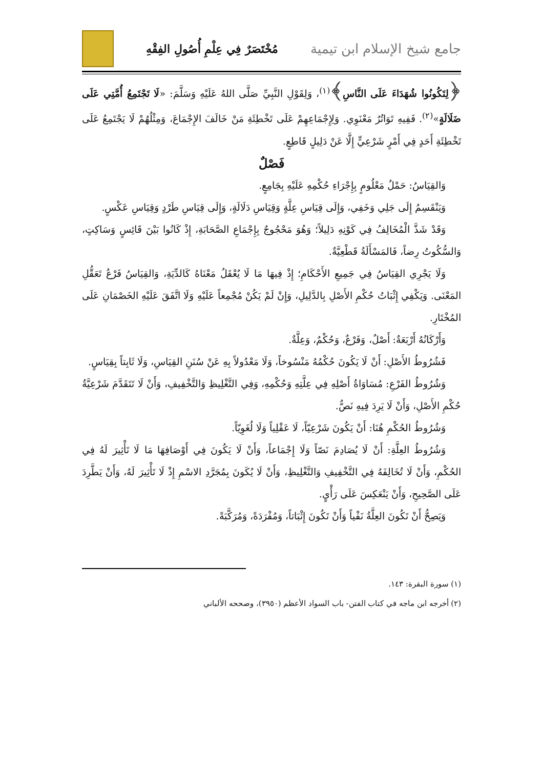جامع شيخ الإسلام ابن تيمية
مُخْتَصَرٌ فِي عِلْمِ أُصُولِ الفِقْهِ
﴿لِتَكُونُوا شُهَدَاءَ عَلَى النَّاسِ﴾<sup>(١)</sup>، وَلِقَوْلِ النَّبِيِّ صَلَّى اللهُ عَلَيْهِ وَسَلَّمَ: «لَا تَجْتَمِعُ أُمَّتِي عَلَى ضَلَالَةٍ»<sup>(٢)</sup>. فَفِيهِ تَوَاتُرٌ مَعْنَوِي. وَلِإِجْمَاعِهِمْ عَلَى تَخْطِئَةِ مَنْ خَالَفَ الإِجْمَاعَ، وَمِثْلُهُمْ لَا يَجْتَمِعُ عَلَى تَخْطِئَةِ أَحَدٍ فِي أَمْرٍ شَرْعِيٍّ إِلَّا عَنْ دَلِيلٍ قَاطِعٍ.
فَصْلٌ
وَالقِيَاسُ: حَمْلُ مَعْلُومٍ بِإِجْرَاءِ حُكْمِهِ عَلَيْهِ بِجَامِعٍ.
وَيَنْقَسِمُ إِلَى جَلِي وَخَفِي، وَإِلَى قِيَاسِ عِلَّةٍ وَقِيَاسِ دَلَالَةٍ، وَإِلَى قِيَاسِ طَرْدٍ وَقِيَاسِ عَكْسٍ.
وَقَدْ شَذَّ الْمُخَالِفُ فِي كَوْنِهِ دَلِيلاً؛ وَهُوَ مَحْجُوجٌ بِإِجْمَاعِ الصَّحَابَةِ، إِذْ كَانُوا بَيْنَ قَائِسٍ وَسَاكِتٍ، وَالسُّكُوتُ رِضاً، فَالمَسْأَلَةُ قَطْعِيَّةٌ.
وَلَا يَجْرِي القِيَاسُ فِي جَمِيعِ الأَحْكَامِ؛ إِذْ فِيهَا مَا لَا يُعْقَلُ مَعْنَاهُ كَالدِّيَةِ، وَالقِيَاسُ فَرْعُ تَعَقُّلِ المَعْنَى. وَيَكْفِي إِثْبَاتُ حُكْمِ الأَصْلِ بِالدَّلِيلِ، وَإِنْ لَمْ يَكُنْ مُجْمِعاً عَلَيْهِ وَلَا اتَّفَقَ عَلَيْهِ الخَصْمَانِ عَلَى المُخْتَارِ.
وَأَرْكَانُهُ أَرْبَعَةٌ: أَصْلٌ، وَفَرْعٌ، وَحُكْمٌ، وَعِلَّةٌ.
فَشُرُوطُ الأَصْلِ: أَنْ لَا يَكُونَ حُكْمُهُ مَنْسُوخاً، وَلَا مَعْدُولاً بِهِ عَنْ سُنَنِ القِيَاسِ، وَلَا ثَابِتاً بِقِيَاسٍ.
وَشُرُوطُ الفَرْعِ: مُسَاوَاةُ أَصْلِهِ فِي عِلَّتِهِ وَحُكْمِهِ، وَفِي التَّغْلِيظِ وَالتَّخْفِيفِ، وَأَنْ لَا تَتَقَدَّمَ شَرْعِيَّةُ حُكْمِ الأَصْلِ، وَأَنْ لَا يَرِدَ فِيهِ نَصٌّ.
وَشُرُوطُ الحُكْمِ هُنَا: أَنْ يَكُونَ شَرْعِيّاً، لَا عَقْلِياً وَلَا لُغَوِيّاً.
وَشُرُوطُ العِلَّةِ: أَنْ لَا يُصَادِمَ نَصّاً وَلَا إِجْمَاعاً، وَأَنْ لَا يَكُونَ فِي أَوْصَافِهَا مَا لَا تَأْثِيرَ لَهُ فِي الحُكْمِ، وَأَنْ لَا تُخَالِفَهُ فِي التَّخْفِيفِ وَالتَّغْلِيظِ، وَأَنْ لَا يُكَونَ بِمُجَرَّدِ الاسْمِ إِذْ لَا تَأْثِيرَ لَهُ، وَأَنْ يَطَّرِدَ عَلَى الصَّحِيحِ، وَأَنْ يَنْعَكِسَ عَلَى رَأْيٍ.
وَيَصِحُّ أَنْ تَكُونَ العِلَّةُ نَفْياً وَأَنْ تَكُونَ إِثْبَاتاً، وَمُفْرَدَةً، وَمُرَكَّبَةً.
(١) سورة البقرة: ١٤٣.
(٢) أخرجه ابن ماجه في كتاب الفتن- باب السواد الأعظم (٣٩٥٠)، وصححه الألباني